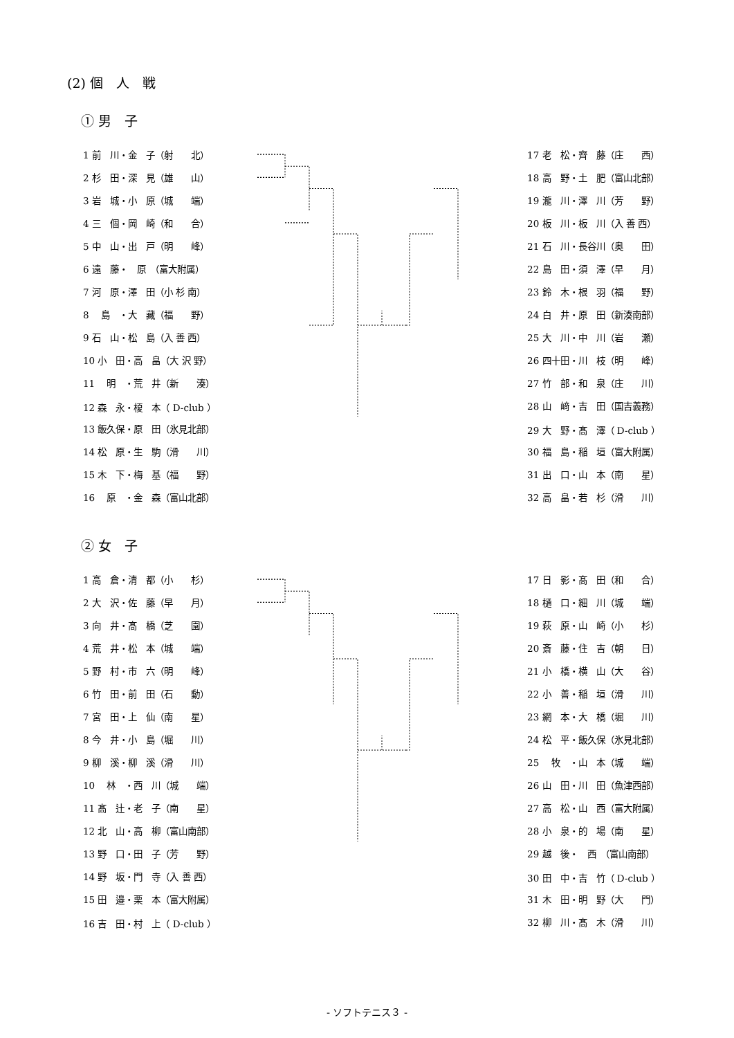(2) 個　人　戦
① 男　子
| 1 前 川・金 子（射 北） |
| 2 杉 田・深 見（雄 山） |
| 3 岩 城・小 原（城 端） |
| 4 三 個・岡 崎（和 合） |
| 5 中 山・出 戸（明 峰） |
| 6 遠 藤・ 原 （富大附属） |
| 7 河 原・澤 田（小 杉 南） |
| 8 島 ・大 藏（福 野） |
| 9 石 山・松 島（入 善 西） |
| 10 小 田・高 畠（大 沢 野） |
| 11 明 ・荒 井（新 湊） |
| 12 森 永・榎 本（ D-club ） |
| 13 飯久保・原 田（氷見北部） |
| 14 松 原・生 駒（滑 川） |
| 15 木 下・梅 基（福 野） |
| 16 原 ・金 森（富山北部） |
| 17 老 松・齊 藤（庄 西） |
| 18 高 野・土 肥（富山北部） |
| 19 瀧 川・澤 川（芳 野） |
| 20 板 川・板 川（入 善 西） |
| 21 石 川・長谷川（奥 田） |
| 22 島 田・須 澤（早 月） |
| 23 鈴 木・根 羽（福 野） |
| 24 白 井・原 田（新湊南部） |
| 25 大 川・中 川（岩 瀬） |
| 26 四十田・川 枝（明 峰） |
| 27 竹 部・和 泉（庄 川） |
| 28 山 﨑・吉 田（国吉義務） |
| 29 大 野・髙 澤（ D-club ） |
| 30 福 島・稲 垣（富大附属） |
| 31 出 口・山 本（南 星） |
| 32 高 畠・若 杉（滑 川） |
② 女　子
| 1 高 倉・清 都（小 杉） |
| 2 大 沢・佐 藤（早 月） |
| 3 向 井・髙 橋（芝 園） |
| 4 荒 井・松 本（城 端） |
| 5 野 村・市 六（明 峰） |
| 6 竹 田・前 田（石 動） |
| 7 宮 田・上 仙（南 星） |
| 8 今 井・小 島（堀 川） |
| 9 柳 溪・柳 溪（滑 川） |
| 10 林 ・西 川（城 端） |
| 11 髙 辻・老 子（南 星） |
| 12 北 山・高 柳（富山南部） |
| 13 野 口・田 子（芳 野） |
| 14 野 坂・門 寺（入 善 西） |
| 15 田 邉・栗 本（富大附属） |
| 16 吉 田・村 上（ D-club ） |
| 17 日 影・髙 田（和 合） |
| 18 樋 口・細 川（城 端） |
| 19 萩 原・山 崎（小 杉） |
| 20 斎 藤・住 吉（朝 日） |
| 21 小 橋・横 山（大 谷） |
| 22 小 善・稲 垣（滑 川） |
| 23 網 本・大 橋（堀 川） |
| 24 松 平・飯久保（氷見北部） |
| 25 牧 ・山 本（城 端） |
| 26 山 田・川 田（魚津西部） |
| 27 高 松・山 西（富大附属） |
| 28 小 泉・的 場（南 星） |
| 29 越 後・ 西 （富山南部） |
| 30 田 中・吉 竹（ D-club ） |
| 31 木 田・明 野（大 門） |
| 32 柳 川・髙 木（滑 川） |
- ソフトテニス３ -